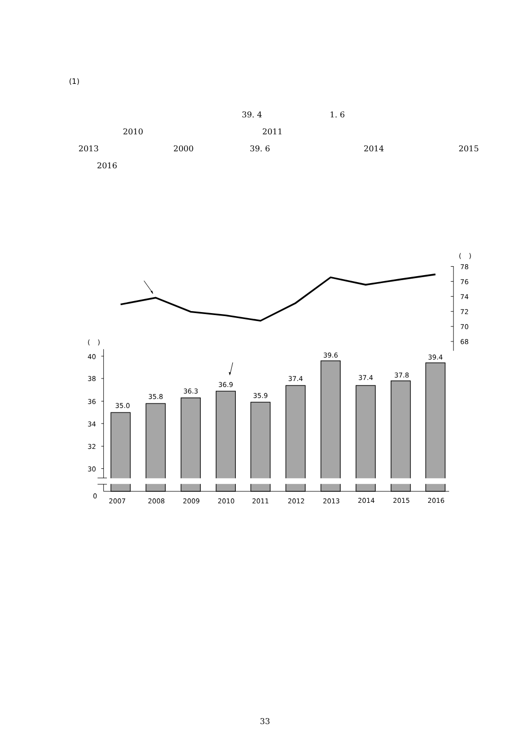(1)
39. 4 1. 6
2010 2011
2013 2000 39. 6 2014 2015
2016
(
)
78
76
74
72
70
68
(
)
40
38
36
34
32
30
0
35.0
35.8
36.3
36.9
35.9
37.4
39.6
37.4
37.8
39.4
2007
2008
2009
2010
2011
2012
2013
2014
2015
2016
33